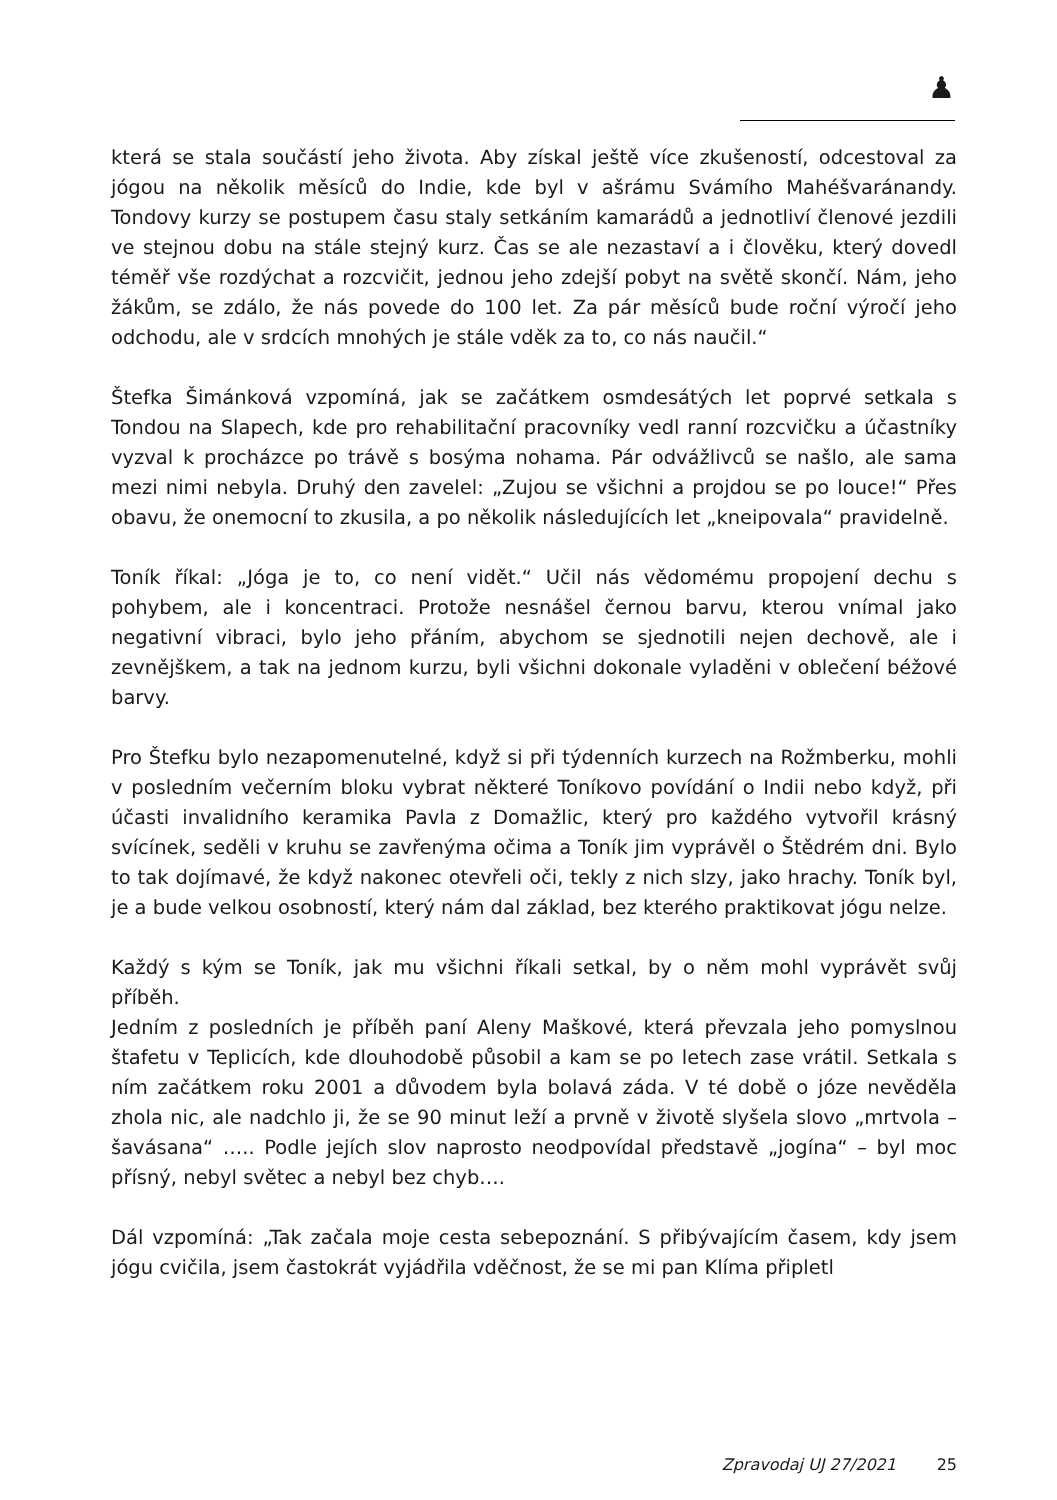♟
která se stala součástí jeho života. Aby získal ještě více zkušeností, odcestoval za jógou na několik měsíců do Indie, kde byl v ašrámu Svámího Mahéšvaránandy. Tondovy kurzy se postupem času staly setkáním kamarádů a jednotliví členové jezdili ve stejnou dobu na stále stejný kurz. Čas se ale nezastaví a i člověku, který dovedl téměř vše rozdýchat a rozcvičit, jednou jeho zdejší pobyt na světě skončí. Nám, jeho žákům, se zdálo, že nás povede do 100 let. Za pár měsíců bude roční výročí jeho odchodu, ale v srdcích mnohých je stále vděk za to, co nás naučil.“
Štefka Šimánková vzpomíná, jak se začátkem osmdesátých let poprvé setkala s Tondou na Slapech, kde pro rehabilitační pracovníky vedl ranní rozcvičku a účastníky vyzval k procházce po trávě s bosýma nohama. Pár odvážlivců se našlo, ale sama mezi nimi nebyla. Druhý den zavelel: „Zujou se všichni a projdou se po louce!“ Přes obavu, že onemocní to zkusila, a po několik následujících let „kneipovala“ pravidelně.
Toník říkal: „Jóga je to, co není vidět.“ Učil nás vědomému propojení dechu s pohybem, ale i koncentraci. Protože nesnášel černou barvu, kterou vnímal jako negativní vibraci, bylo jeho přáním, abychom se sjednotili nejen dechově, ale i zevnějškem, a tak na jednom kurzu, byli všichni dokonale vyladěni v oblečení béžové barvy.
Pro Štefku bylo nezapomenutelné, když si při týdenních kurzech na Rožmberku, mohli v posledním večerním bloku vybrat některé Toníkovo povídání o Indii nebo když, při účasti invalidního keramika Pavla z Domažlic, který pro každého vytvořil krásný svícínek, seděli v kruhu se zavřenýma očima a Toník jim vyprávěl o Štědrém dni. Bylo to tak dojímavé, že když nakonec otevřeli oči, tekly z nich slzy, jako hrachy. Toník byl, je a bude velkou osobností, který nám dal základ, bez kterého praktikovat jógu nelze.
Každý s kým se Toník, jak mu všichni říkali setkal, by o něm mohl vyprávět svůj příběh.
Jedním z posledních je příběh paní Aleny Maškové, která převzala jeho pomyslnou štafetu v Teplicích, kde dlouhodobě působil a kam se po letech zase vrátil. Setkala s ním začátkem roku 2001 a důvodem byla bolavá záda. V té době o józe nevěděla zhola nic, ale nadchlo ji, že se 90 minut leží a prvně v životě slyšela slovo „mrtvola – šavásana“ ….. Podle jejích slov naprosto neodpovídal představě „jogína“ – byl moc přísný, nebyl světec a nebyl bez chyb….
Dál vzpomíná: „Tak začala moje cesta sebepoznání. S přibývajícím časem, kdy jsem jógu cvičila, jsem častokrát vyjádřila vděčnost, že se mi pan Klíma připletl
Zpravodaj UJ 27/2021 25